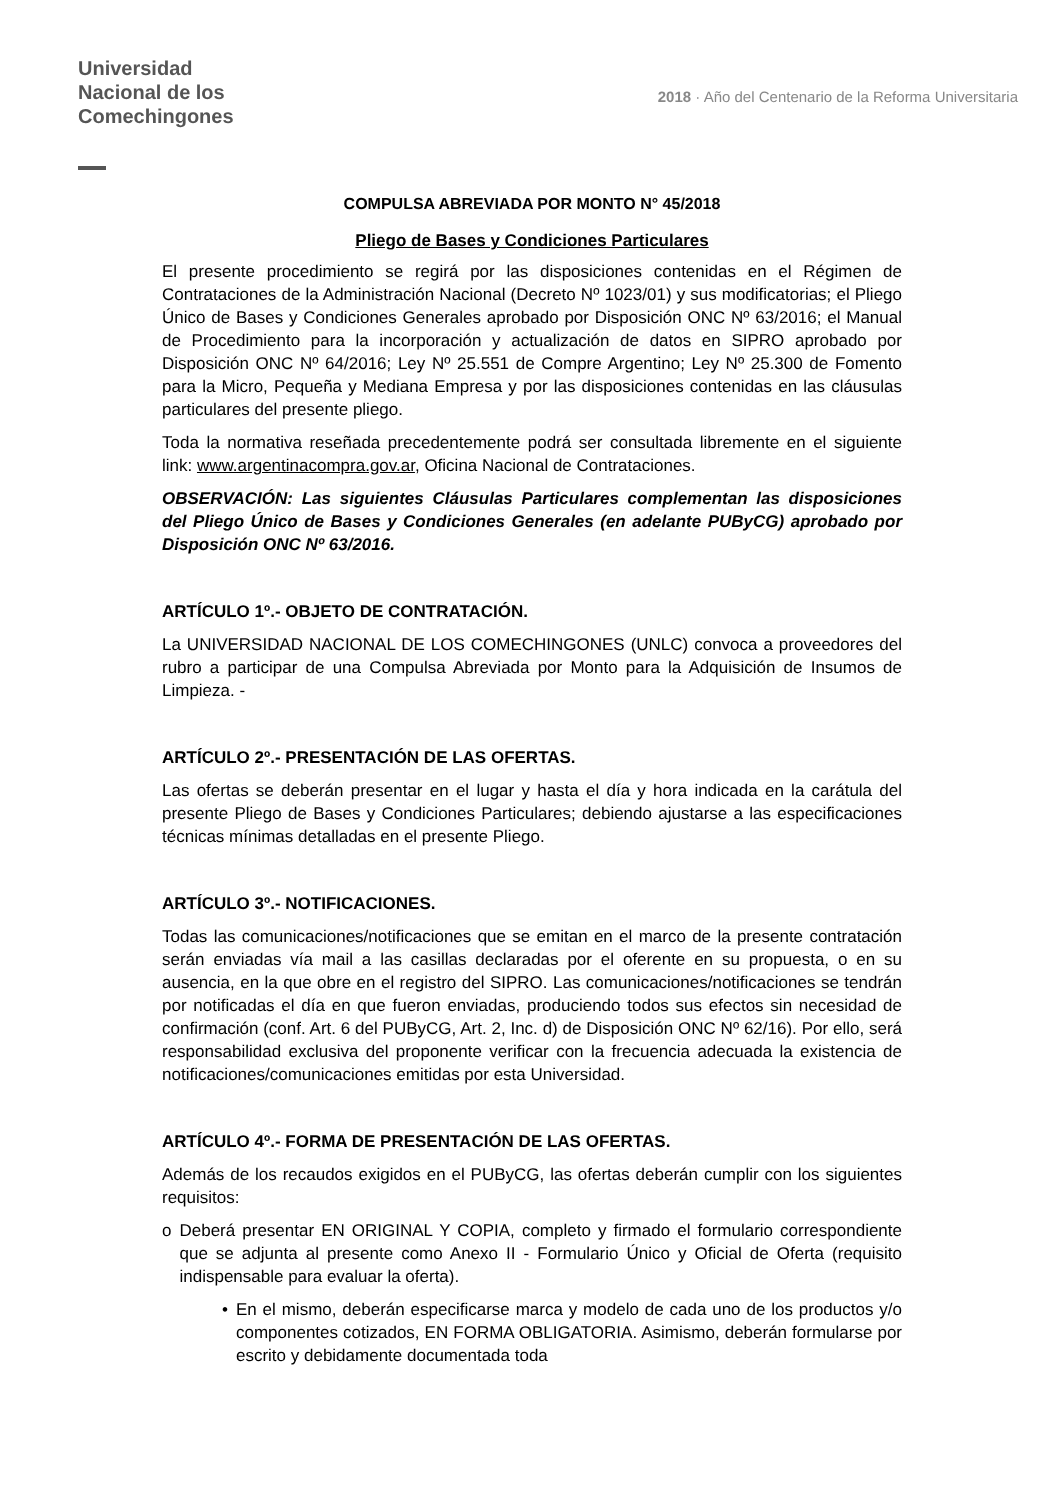Universidad
Nacional de los
Comechingones
2018 · Año del Centenario de la Reforma Universitaria
COMPULSA ABREVIADA POR MONTO N° 45/2018
Pliego de Bases y Condiciones Particulares
El presente procedimiento se regirá por las disposiciones contenidas en el Régimen de Contrataciones de la Administración Nacional (Decreto Nº 1023/01) y sus modificatorias; el Pliego Único de Bases y Condiciones Generales aprobado por Disposición ONC Nº 63/2016; el Manual de Procedimiento para la incorporación y actualización de datos en SIPRO aprobado por Disposición ONC Nº 64/2016; Ley Nº 25.551 de Compre Argentino; Ley Nº 25.300 de Fomento para la Micro, Pequeña y Mediana Empresa y por las disposiciones contenidas en las cláusulas particulares del presente pliego.
Toda la normativa reseñada precedentemente podrá ser consultada libremente en el siguiente link: www.argentinacompra.gov.ar, Oficina Nacional de Contrataciones.
OBSERVACIÓN: Las siguientes Cláusulas Particulares complementan las disposiciones del Pliego Único de Bases y Condiciones Generales (en adelante PUByCG) aprobado por Disposición ONC Nº 63/2016.
ARTÍCULO 1º.- OBJETO DE CONTRATACIÓN.
La UNIVERSIDAD NACIONAL DE LOS COMECHINGONES (UNLC) convoca a proveedores del rubro a participar de una Compulsa Abreviada por Monto para la Adquisición de Insumos de Limpieza. -
ARTÍCULO 2º.- PRESENTACIÓN DE LAS OFERTAS.
Las ofertas se deberán presentar en el lugar y hasta el día y hora indicada en la carátula del presente Pliego de Bases y Condiciones Particulares; debiendo ajustarse a las especificaciones técnicas mínimas detalladas en el presente Pliego.
ARTÍCULO 3º.- NOTIFICACIONES.
Todas las comunicaciones/notificaciones que se emitan en el marco de la presente contratación serán enviadas vía mail a las casillas declaradas por el oferente en su propuesta, o en su ausencia, en la que obre en el registro del SIPRO. Las comunicaciones/notificaciones se tendrán por notificadas el día en que fueron enviadas, produciendo todos sus efectos sin necesidad de confirmación (conf. Art. 6 del PUByCG, Art. 2, Inc. d) de Disposición ONC Nº 62/16). Por ello, será responsabilidad exclusiva del proponente verificar con la frecuencia adecuada la existencia de notificaciones/comunicaciones emitidas por esta Universidad.
ARTÍCULO 4º.- FORMA DE PRESENTACIÓN DE LAS OFERTAS.
Además de los recaudos exigidos en el PUByCG, las ofertas deberán cumplir con los siguientes requisitos:
o Deberá presentar EN ORIGINAL Y COPIA, completo y firmado el formulario correspondiente que se adjunta al presente como Anexo II - Formulario Único y Oficial de Oferta (requisito indispensable para evaluar la oferta).
• En el mismo, deberán especificarse marca y modelo de cada uno de los productos y/o componentes cotizados, EN FORMA OBLIGATORIA. Asimismo, deberán formularse por escrito y debidamente documentada toda